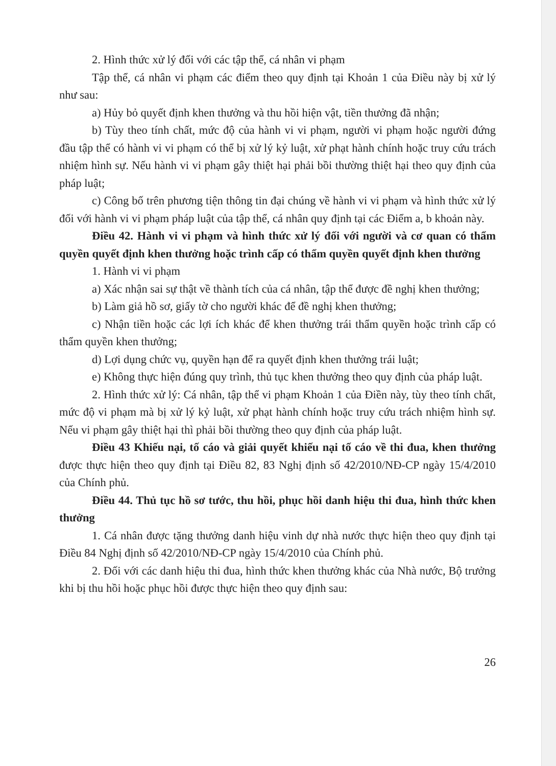2. Hình thức xử lý đối với các tập thể, cá nhân vi phạm
Tập thể, cá nhân vi phạm các điểm theo quy định tại Khoản 1 của Điều này bị xử lý như sau:
a) Hủy bỏ quyết định khen thưởng và thu hồi hiện vật, tiền thưởng đã nhận;
b) Tùy theo tính chất, mức độ của hành vi vi phạm, người vi phạm hoặc người đứng đầu tập thể có hành vi vi phạm có thể bị xử lý kỷ luật, xử phạt hành chính hoặc truy cứu trách nhiệm hình sự. Nếu hành vi vi phạm gây thiệt hại phải bồi thường thiệt hại theo quy định của pháp luật;
c) Công bố trên phương tiện thông tin đại chúng về hành vi vi phạm và hình thức xử lý đối với hành vi vi phạm pháp luật của tập thể, cá nhân quy định tại các Điểm a, b khoản này.
Điều 42. Hành vi vi phạm và hình thức xử lý đối với người và cơ quan có thẩm quyền quyết định khen thưởng hoặc trình cấp có thẩm quyền quyết định khen thưởng
1. Hành vi vi phạm
a) Xác nhận sai sự thật về thành tích của cá nhân, tập thể được đề nghị khen thưởng;
b) Làm giả hồ sơ, giấy tờ cho người khác để đề nghị khen thưởng;
c) Nhận tiền hoặc các lợi ích khác để khen thưởng trái thẩm quyền hoặc trình cấp có thẩm quyền khen thưởng;
d) Lợi dụng chức vụ, quyền hạn để ra quyết định khen thưởng trái luật;
e) Không thực hiện đúng quy trình, thủ tục khen thưởng theo quy định của pháp luật.
2. Hình thức xử lý: Cá nhân, tập thể vi phạm Khoản 1 của Điền này, tùy theo tính chất, mức độ vi phạm mà bị xử lý kỷ luật, xử phạt hành chính hoặc truy cứu trách nhiệm hình sự. Nếu vi phạm gây thiệt hại thì phải bồi thường theo quy định của pháp luật.
Điều 43 Khiếu nại, tố cáo và giải quyết khiếu nại tố cáo về thi đua, khen thưởng được thực hiện theo quy định tại Điều 82, 83 Nghị định số 42/2010/NĐ-CP ngày 15/4/2010 của Chính phủ.
Điều 44. Thủ tục hồ sơ tước, thu hồi, phục hồi danh hiệu thi đua, hình thức khen thưởng
1. Cá nhân được tặng thưởng danh hiệu vinh dự nhà nước thực hiện theo quy định tại Điều 84 Nghị định số 42/2010/NĐ-CP ngày 15/4/2010 của Chính phủ.
2. Đối với các danh hiệu thi đua, hình thức khen thưởng khác của Nhà nước, Bộ trưởng khi bị thu hồi hoặc phục hồi được thực hiện theo quy định sau:
26